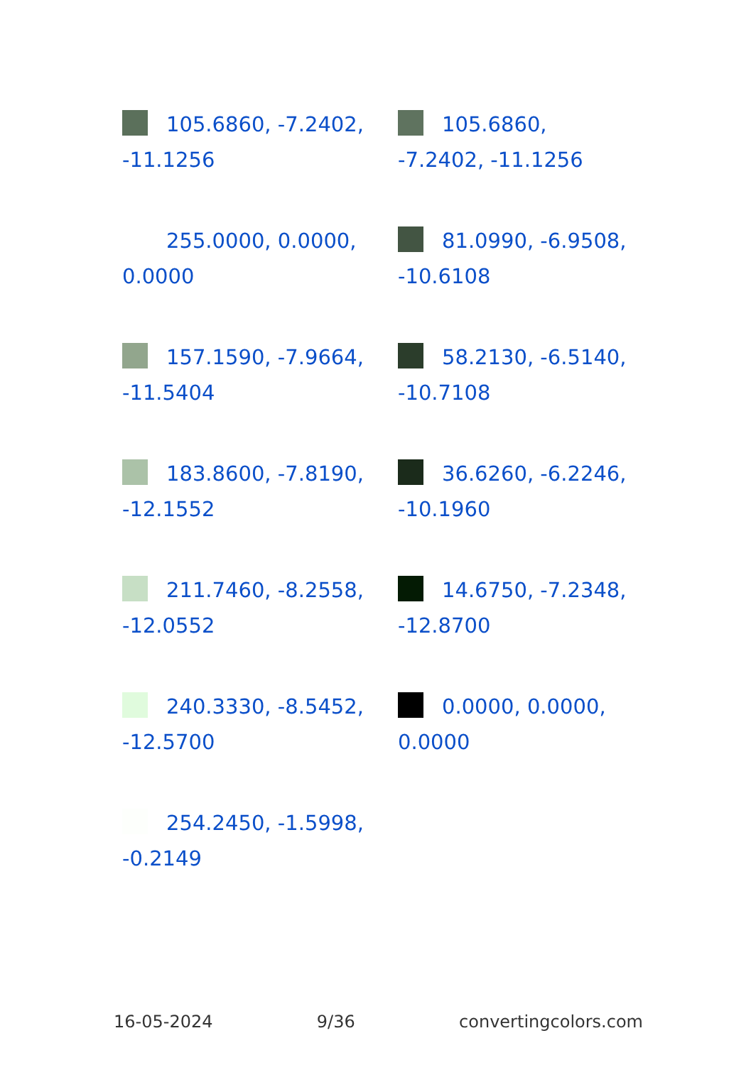105.6860, -7.2402, -11.1256
105.6860, -7.2402, -11.1256
255.0000, 0.0000, 0.0000
81.0990, -6.9508, -10.6108
157.1590, -7.9664, -11.5404
58.2130, -6.5140, -10.7108
183.8600, -7.8190, -12.1552
36.6260, -6.2246, -10.1960
211.7460, -8.2558, -12.0552
14.6750, -7.2348, -12.8700
240.3330, -8.5452, -12.5700
0.0000, 0.0000, 0.0000
254.2450, -1.5998, -0.2149
16-05-2024 9/36 convertingcolors.com